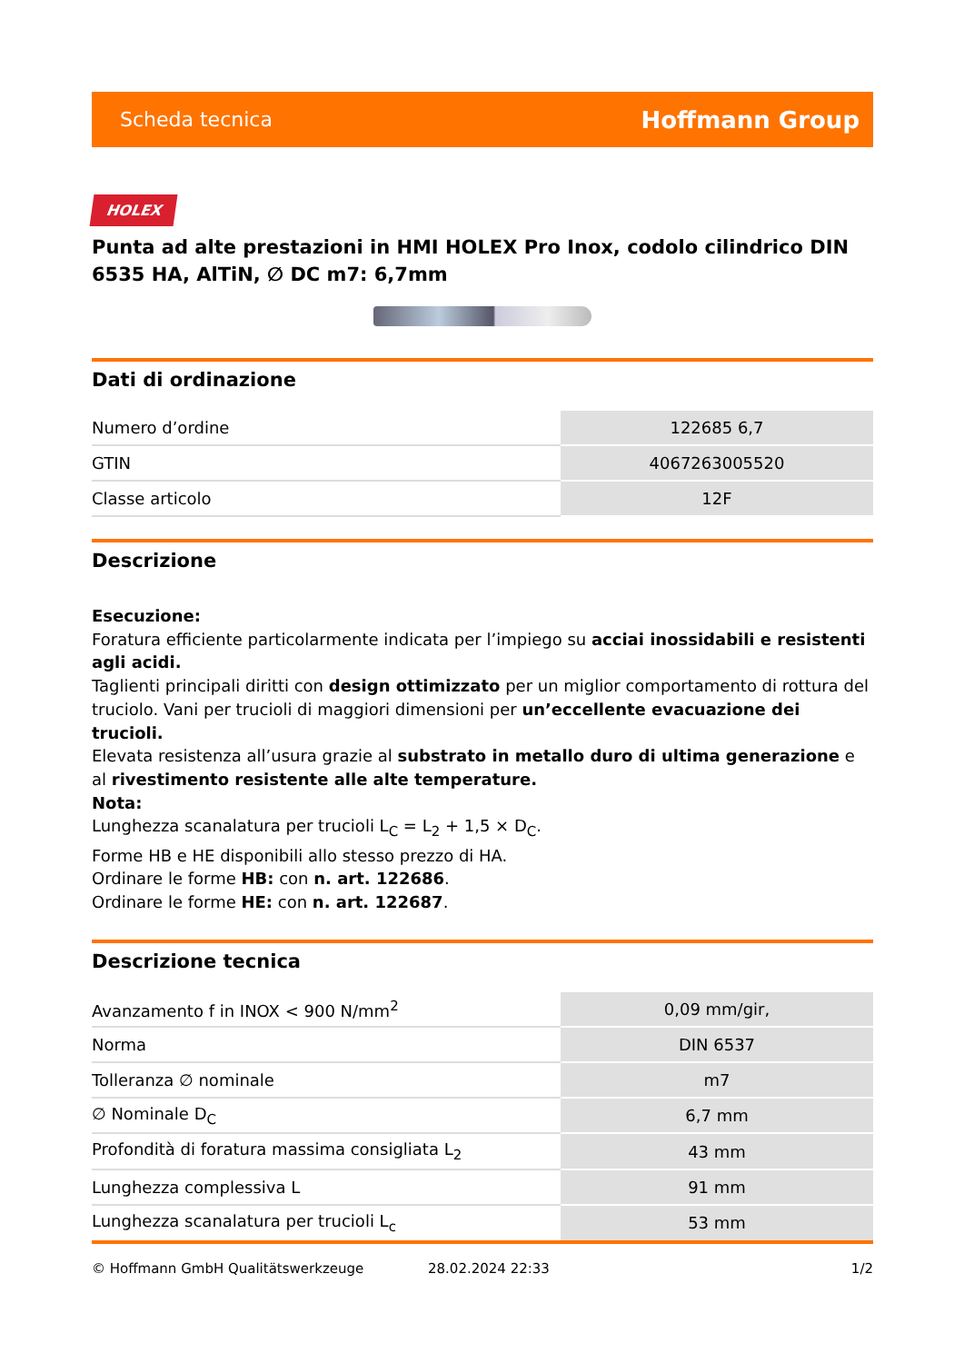Scheda tecnica Hoffmann Group
HOLEX
Punta ad alte prestazioni in HMI HOLEX Pro Inox, codolo cilindrico DIN 6535 HA, AlTiN, ∅ DC m7: 6,7mm
Dati di ordinazione
| Numero d’ordine | 122685 6,7 |
| GTIN | 4067263005520 |
| Classe articolo | 12F |
Descrizione
Esecuzione:
Foratura efficiente particolarmente indicata per l’impiego su acciai inossidabili e resistenti agli acidi.
Taglienti principali diritti con design ottimizzato per un miglior comportamento di rottura del truciolo. Vani per trucioli di maggiori dimensioni per un’eccellente evacuazione dei trucioli.
Elevata resistenza all’usura grazie al substrato in metallo duro di ultima generazione e al rivestimento resistente alle alte temperature.
Nota:
Lunghezza scanalatura per trucioli L<sub>C</sub> = L<sub>2</sub> + 1,5 × D<sub>C</sub>.
Forme HB e HE disponibili allo stesso prezzo di HA.
Ordinare le forme HB: con n. art. 122686.
Ordinare le forme HE: con n. art. 122687.
Descrizione tecnica
| Avanzamento f in INOX < 900 N/mm<sup>2</sup> | 0,09 mm/gir, |
| Norma | DIN 6537 |
| Tolleranza ∅ nominale | m7 |
| ∅ Nominale D<sub>C</sub> | 6,7 mm |
| Profondità di foratura massima consigliata L<sub>2</sub> | 43 mm |
| Lunghezza complessiva L | 91 mm |
| Lunghezza scanalatura per trucioli L<sub>c</sub> | 53 mm |
© Hoffmann GmbH Qualitätswerkzeuge 28.02.2024 22:33 1/2